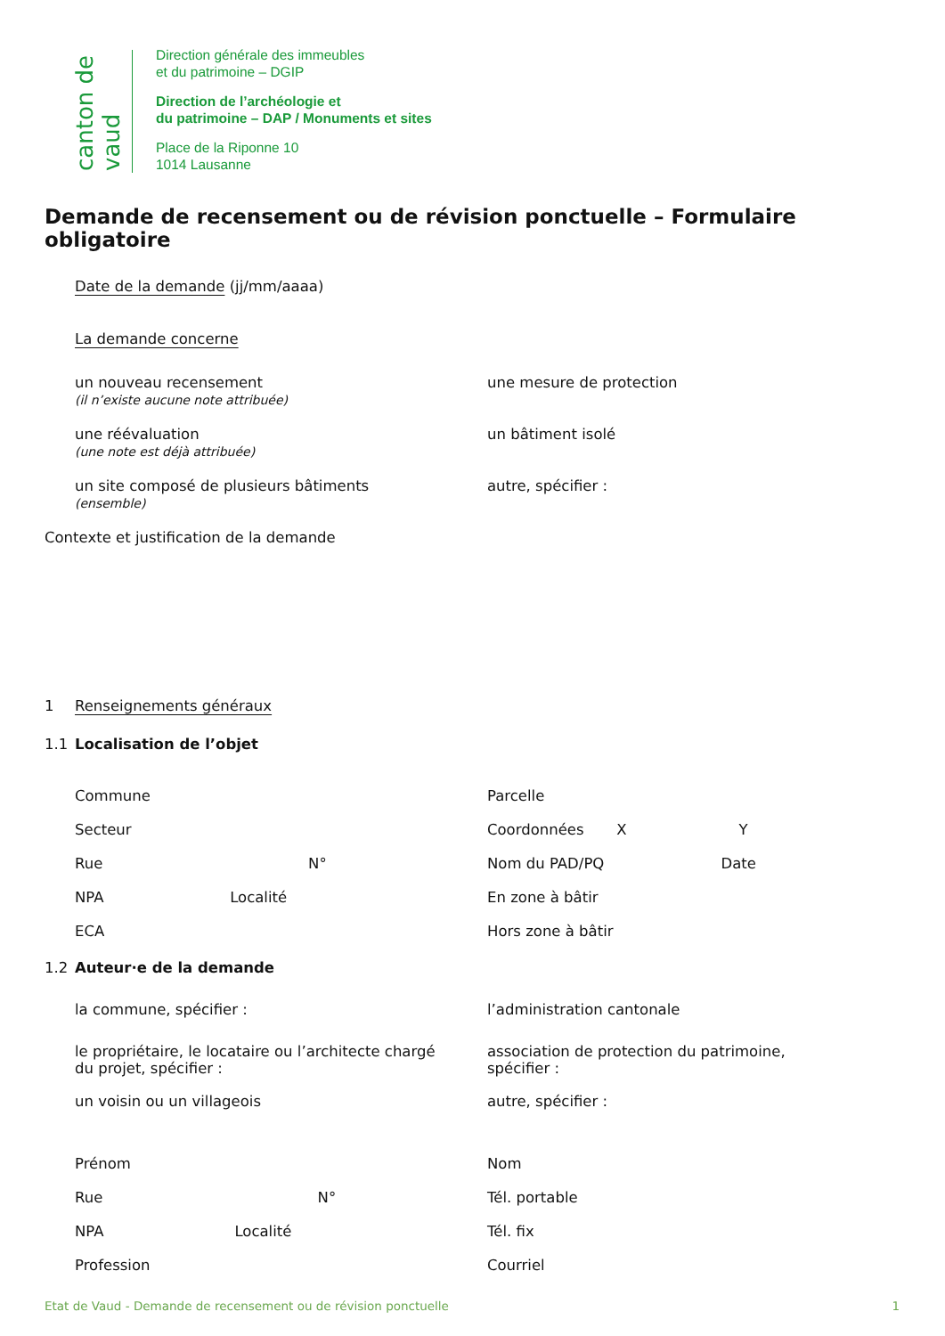canton de vaud
Direction générale des immeubles
et du patrimoine – DGIP
Direction de l’archéologie et
du patrimoine – DAP / Monuments et sites
Place de la Riponne 10
1014 Lausanne
Demande de recensement ou de révision ponctuelle – Formulaire obligatoire
Date de la demande (jj/mm/aaaa)
La demande concerne
un nouveau recensement
(il n’existe aucune note attribuée)
une mesure de protection
une réévaluation
(une note est déjà attribuée)
un bâtiment isolé
un site composé de plusieurs bâtiments
(ensemble)
autre, spécifier :
Contexte et justification de la demande
1 Renseignements généraux
1.1 Localisation de l’objet
Commune
Secteur
Rue N°
NPA Localité
ECA
Parcelle
Coordonnées X Y
Nom du PAD/PQ Date
En zone à bâtir
Hors zone à bâtir
1.2 Auteur·e de la demande
la commune, spécifier : l’administration cantonale
le propriétaire, le locataire ou l’architecte chargé
du projet, spécifier :
association de protection du patrimoine,
spécifier :
un voisin ou un villageois autre, spécifier :
Prénom
Rue N°
NPA Localité
Profession
Nom
Tél. portable
Tél. fix
Courriel
Etat de Vaud - Demande de recensement ou de révision ponctuelle 1